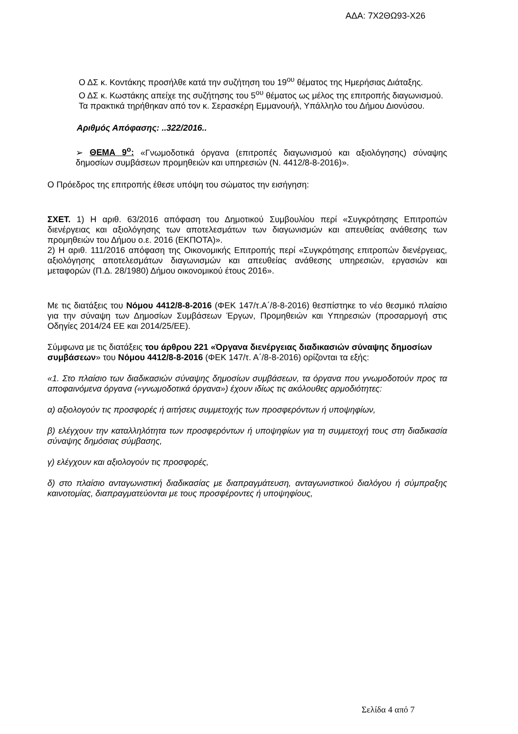ΑΔΑ: 7Χ2ΘΩ93-Χ26
Ο ΔΣ κ. Κοντάκης προσήλθε κατά την συζήτηση του 19<sup>ου</sup> θέματος της Ημερήσιας Διάταξης.
Ο ΔΣ κ. Κωστάκης απείχε της συζήτησης του 5<sup>ου</sup> θέματος ως μέλος της επιτροπής διαγωνισμού.
Τα πρακτικά τηρήθηκαν από τον κ. Σερασκέρη Εμμανουήλ, Υπάλληλο του Δήμου Διονύσου.
Αριθμός Απόφασης: ..322/2016..
➢ ΘΕΜΑ 9<sup>ο</sup>: «Γνωμοδοτικά όργανα (επιτροπές διαγωνισμού και αξιολόγησης) σύναψης δημοσίων συμβάσεων προμηθειών και υπηρεσιών (Ν. 4412/8-8-2016)».
Ο Πρόεδρος της επιτροπής έθεσε υπόψη του σώματος την εισήγηση:
ΣΧΕΤ. 1) Η αριθ. 63/2016 απόφαση του Δημοτικού Συμβουλίου περί «Συγκρότησης Επιτροπών διενέργειας και αξιολόγησης των αποτελεσμάτων των διαγωνισμών και απευθείας ανάθεσης των προμηθειών του Δήμου ο.ε. 2016 (ΕΚΠΟΤΑ)».
2) Η αριθ. 111/2016 απόφαση της Οικονομικής Επιτροπής περί «Συγκρότησης επιτροπών διενέργειας, αξιολόγησης αποτελεσμάτων διαγωνισμών και απευθείας ανάθεσης υπηρεσιών, εργασιών και μεταφορών (Π.Δ. 28/1980) Δήμου οικονομικού έτους 2016».
Με τις διατάξεις του Νόμου 4412/8-8-2016 (ΦΕΚ 147/τ.Α΄/8-8-2016) θεσπίστηκε το νέο θεσμικό πλαίσιο για την σύναψη των Δημοσίων Συμβάσεων Έργων, Προμηθειών και Υπηρεσιών (προσαρμογή στις Οδηγίες 2014/24 ΕΕ και 2014/25/ΕΕ).
Σύμφωνα με τις διατάξεις του άρθρου 221 «Όργανα διενέργειας διαδικασιών σύναψης δημοσίων συμβάσεων» του Νόμου 4412/8-8-2016 (ΦΕΚ 147/τ. Α΄/8-8-2016) ορίζονται τα εξής:
«1. Στο πλαίσιο των διαδικασιών σύναψης δημοσίων συμβάσεων, τα όργανα που γνωμοδοτούν προς τα αποφαινόμενα όργανα («γνωμοδοτικά όργανα») έχουν ιδίως τις ακόλουθες αρμοδιότητες:
α) αξιολογούν τις προσφορές ή αιτήσεις συμμετοχής των προσφερόντων ή υποψηφίων,
β) ελέγχουν την καταλληλότητα των προσφερόντων ή υποψηφίων για τη συμμετοχή τους στη διαδικασία σύναψης δημόσιας σύμβασης,
γ) ελέγχουν και αξιολογούν τις προσφορές,
δ) στο πλαίσιο ανταγωνιστική διαδικασίας με διαπραγμάτευση, ανταγωνιστικού διαλόγου ή σύμπραξης καινοτομίας, διαπραγματεύονται με τους προσφέροντες ή υποψηφίους,
Σελίδα 4 από 7